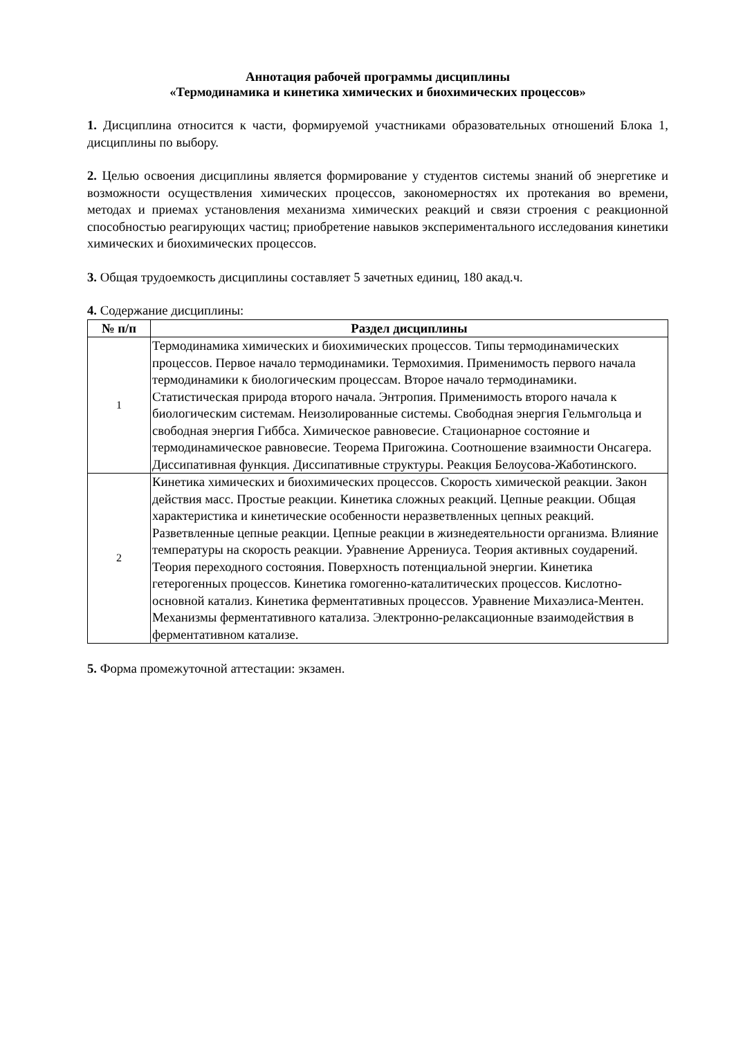Аннотация рабочей программы дисциплины
«Термодинамика и кинетика химических и биохимических процессов»
1. Дисциплина относится к части, формируемой участниками образовательных отношений Блока 1, дисциплины по выбору.
2. Целью освоения дисциплины является формирование у студентов системы знаний об энергетике и возможности осуществления химических процессов, закономерностях их протекания во времени, методах и приемах установления механизма химических реакций и связи строения с реакционной способностью реагирующих частиц; приобретение навыков экспериментального исследования кинетики химических и биохимических процессов.
3. Общая трудоемкость дисциплины составляет 5 зачетных единиц, 180 акад.ч.
4. Содержание дисциплины:
| № п/п | Раздел дисциплины |
| --- | --- |
| 1 | Термодинамика химических и биохимических процессов. Типы термодинамических процессов. Первое начало термодинамики. Термохимия. Применимость первого начала термодинамики к биологическим процессам. Второе начало термодинамики. Статистическая природа второго начала. Энтропия. Применимость второго начала к биологическим системам. Неизолированные системы. Свободная энергия Гельмгольца и свободная энергия Гиббса. Химическое равновесие. Стационарное состояние и термодинамическое равновесие. Теорема Пригожина. Соотношение взаимности Онсагера. Диссипативная функция. Диссипативные структуры. Реакция Белоусова-Жаботинского. |
| 2 | Кинетика химических и биохимических процессов. Скорость химической реакции. Закон действия масс. Простые реакции. Кинетика сложных реакций. Цепные реакции. Общая характеристика и кинетические особенности неразветвленных цепных реакций. Разветвленные цепные реакции. Цепные реакции в жизнедеятельности организма. Влияние температуры на скорость реакции. Уравнение Аррениуса. Теория активных соударений. Теория переходного состояния. Поверхность потенциальной энергии. Кинетика гетерогенных процессов. Кинетика гомогенно-каталитических процессов. Кислотно-основной катализ. Кинетика ферментативных процессов. Уравнение Михаэлиса-Ментен. Механизмы ферментативного катализа. Электронно-релаксационные взаимодействия в ферментативном катализе. |
5. Форма промежуточной аттестации: экзамен.